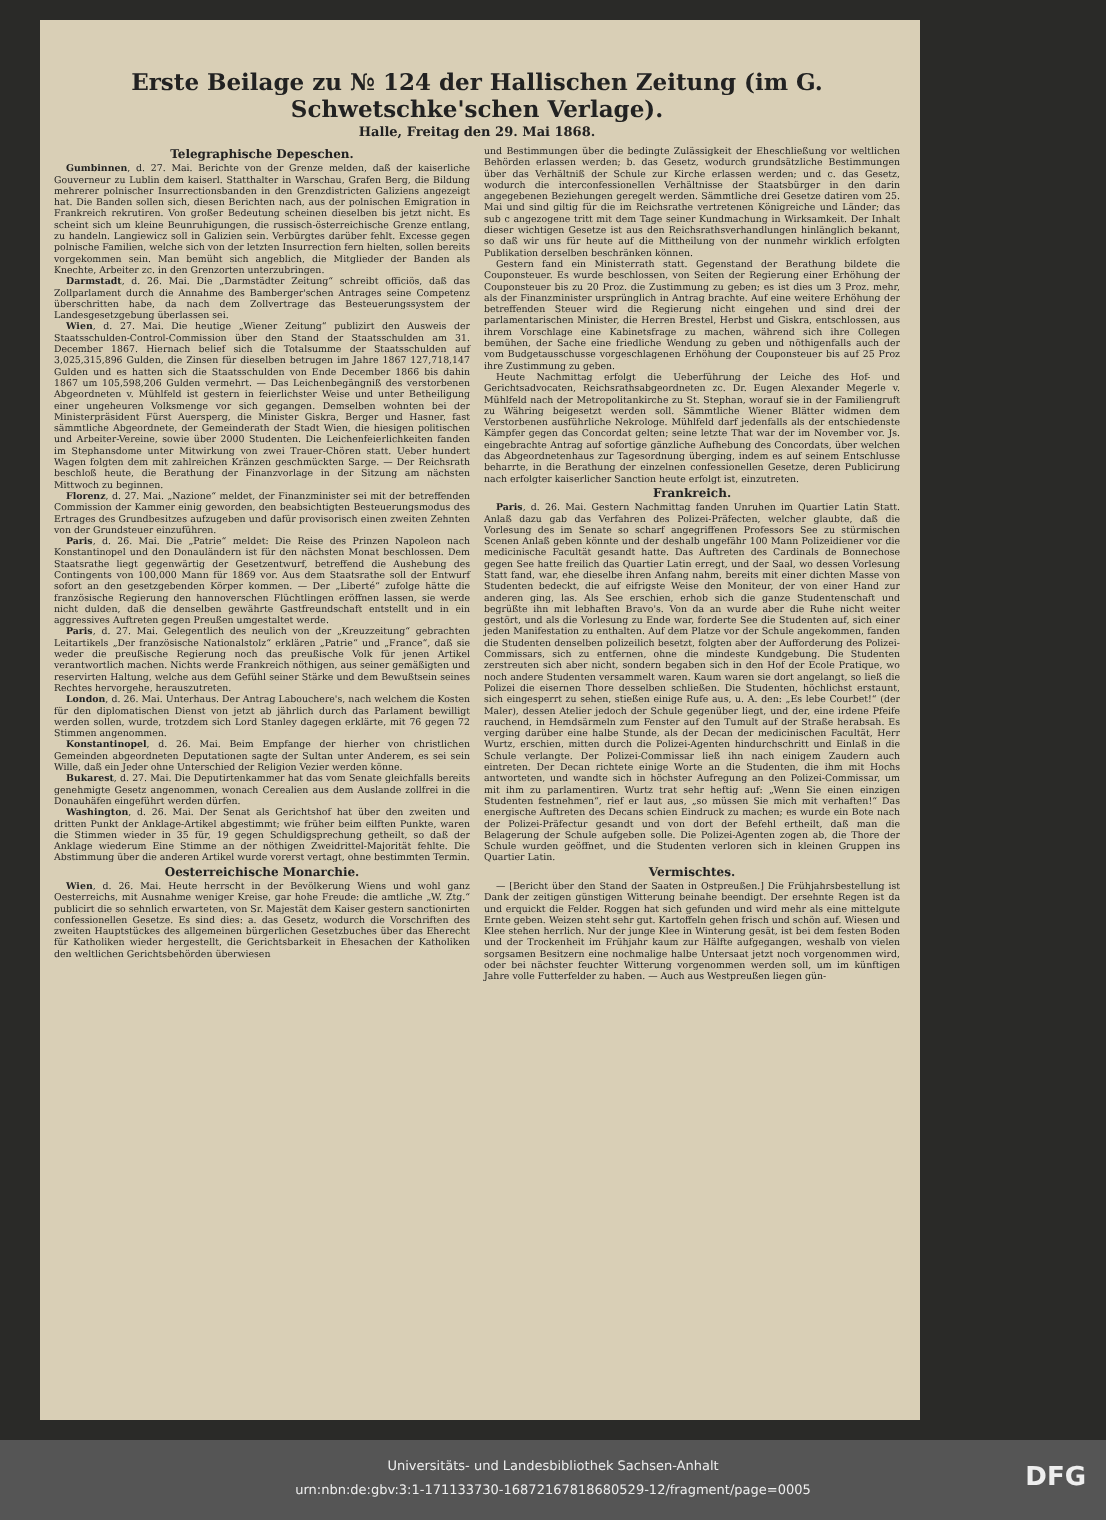Erste Beilage zu № 124 der Hallischen Zeitung (im G. Schwetschke'schen Verlage).
Halle, Freitag den 29. Mai 1868.
Telegraphische Depeschen.
Gumbinnen, d. 27. Mai. Berichte von der Grenze melden, daß der kaiserliche Gouverneur zu Lublin dem kaiserl. Statthalter in Warschau, Grafen Berg, die Bildung mehrerer polnischer Insurrectionsbanden in den Grenzdistricten Galiziens angezeigt hat. Die Banden sollen sich, diesen Berichten nach, aus der polnischen Emigration in Frankreich rekrutiren. Von großer Bedeutung scheinen dieselben bis jetzt nicht. Es scheint sich um kleine Beunruhigungen, die russisch-österreichische Grenze entlang, zu handeln. Langiewicz soll in Galizien sein. Verbürgtes darüber fehlt. Excesse gegen polnische Familien, welche sich von der letzten Insurrection fern hielten, sollen bereits vorgekommen sein. Man bemüht sich angeblich, die Mitglieder der Banden als Knechte, Arbeiter zc. in den Grenzorten unterzubringen.
Darmstadt, d. 26. Mai. Die „Darmstädter Zeitung“ schreibt officiös, daß das Zollparlament durch die Annahme des Bamberger'schen Antrages seine Competenz überschritten habe, da nach dem Zollvertrage das Besteuerungssystem der Landesgesetzgebung überlassen sei.
Wien, d. 27. Mai. Die heutige „Wiener Zeitung“ publizirt den Ausweis der Staatsschulden-Control-Commission über den Stand der Staatsschulden am 31. December 1867. Hiernach belief sich die Totalsumme der Staatsschulden auf 3,025,315,896 Gulden, die Zinsen für dieselben betrugen im Jahre 1867 127,718,147 Gulden und es hatten sich die Staatsschulden von Ende December 1866 bis dahin 1867 um 105,598,206 Gulden vermehrt. — Das Leichenbegängniß des verstorbenen Abgeordneten v. Mühlfeld ist gestern in feierlichster Weise und unter Betheiligung einer ungeheuren Volksmenge vor sich gegangen. Demselben wohnten bei der Ministerpräsident Fürst Auersperg, die Minister Giskra, Berger und Hasner, fast sämmtliche Abgeordnete, der Gemeinderath der Stadt Wien, die hiesigen politischen und Arbeiter-Vereine, sowie über 2000 Studenten. Die Leichenfeierlichkeiten fanden im Stephansdome unter Mitwirkung von zwei Trauer-Chören statt. Ueber hundert Wagen folgten dem mit zahlreichen Kränzen geschmückten Sarge. — Der Reichsrath beschloß heute, die Berathung der Finanzvorlage in der Sitzung am nächsten Mittwoch zu beginnen.
Florenz, d. 27. Mai. „Nazione“ meldet, der Finanzminister sei mit der betreffenden Commission der Kammer einig geworden, den beabsichtigten Besteuerungsmodus des Ertrages des Grundbesitzes aufzugeben und dafür provisorisch einen zweiten Zehnten von der Grundsteuer einzuführen.
Paris, d. 26. Mai. Die „Patrie“ meldet: Die Reise des Prinzen Napoleon nach Konstantinopel und den Donauländern ist für den nächsten Monat beschlossen. Dem Staatsrathe liegt gegenwärtig der Gesetzentwurf, betreffend die Aushebung des Contingents von 100,000 Mann für 1869 vor. Aus dem Staatsrathe soll der Entwurf sofort an den gesetzgebenden Körper kommen. — Der „Liberté“ zufolge hätte die französische Regierung den hannoverschen Flüchtlingen eröffnen lassen, sie werde nicht dulden, daß die denselben gewährte Gastfreundschaft entstellt und in ein aggressives Auftreten gegen Preußen umgestaltet werde.
Paris, d. 27. Mai. Gelegentlich des neulich von der „Kreuzzeitung“ gebrachten Leitartikels „Der französische Nationalstolz“ erklären „Patrie“ und „France“, daß sie weder die preußische Regierung noch das preußische Volk für jenen Artikel verantwortlich machen. Nichts werde Frankreich nöthigen, aus seiner gemäßigten und reservirten Haltung, welche aus dem Gefühl seiner Stärke und dem Bewußtsein seines Rechtes hervorgehe, herauszutreten.
London, d. 26. Mai. Unterhaus. Der Antrag Labouchere's, nach welchem die Kosten für den diplomatischen Dienst von jetzt ab jährlich durch das Parlament bewilligt werden sollen, wurde, trotzdem sich Lord Stanley dagegen erklärte, mit 76 gegen 72 Stimmen angenommen.
Konstantinopel, d. 26. Mai. Beim Empfange der hierher von christlichen Gemeinden abgeordneten Deputationen sagte der Sultan unter Anderem, es sei sein Wille, daß ein Jeder ohne Unterschied der Religion Vezier werden könne.
Bukarest, d. 27. Mai. Die Deputirtenkammer hat das vom Senate gleichfalls bereits genehmigte Gesetz angenommen, wonach Cerealien aus dem Auslande zollfrei in die Donauhäfen eingeführt werden dürfen.
Washington, d. 26. Mai. Der Senat als Gerichtshof hat über den zweiten und dritten Punkt der Anklage-Artikel abgestimmt; wie früher beim eilften Punkte, waren die Stimmen wieder in 35 für, 19 gegen Schuldigsprechung getheilt, so daß der Anklage wiederum Eine Stimme an der nöthigen Zweidrittel-Majorität fehlte. Die Abstimmung über die anderen Artikel wurde vorerst vertagt, ohne bestimmten Termin.
Oesterreichische Monarchie.
Wien, d. 26. Mai. Heute herrscht in der Bevölkerung Wiens und wohl ganz Oesterreichs, mit Ausnahme weniger Kreise, gar hohe Freude: die amtliche „W. Ztg.“ publicirt die so sehnlich erwarteten, von Sr. Majestät dem Kaiser gestern sanctionirten confessionellen Gesetze. Es sind dies: a. das Gesetz, wodurch die Vorschriften des zweiten Hauptstückes des allgemeinen bürgerlichen Gesetzbuches über das Eherecht für Katholiken wieder hergestellt, die Gerichtsbarkeit in Ehesachen der Katholiken den weltlichen Gerichtsbehörden überwiesen
und Bestimmungen über die bedingte Zulässigkeit der Eheschließung vor weltlichen Behörden erlassen werden; b. das Gesetz, wodurch grundsätzliche Bestimmungen über das Verhältniß der Schule zur Kirche erlassen werden; und c. das Gesetz, wodurch die interconfessionellen Verhältnisse der Staatsbürger in den darin angegebenen Beziehungen geregelt werden. Sämmtliche drei Gesetze datiren vom 25. Mai und sind giltig für die im Reichsrathe vertretenen Königreiche und Länder; das sub c angezogene tritt mit dem Tage seiner Kundmachung in Wirksamkeit. Der Inhalt dieser wichtigen Gesetze ist aus den Reichsrathsverhandlungen hinlänglich bekannt, so daß wir uns für heute auf die Mittheilung von der nunmehr wirklich erfolgten Publikation derselben beschränken können.
Gestern fand ein Ministerrath statt. Gegenstand der Berathung bildete die Couponsteuer. Es wurde beschlossen, von Seiten der Regierung einer Erhöhung der Couponsteuer bis zu 20 Proz. die Zustimmung zu geben; es ist dies um 3 Proz. mehr, als der Finanzminister ursprünglich in Antrag brachte. Auf eine weitere Erhöhung der betreffenden Steuer wird die Regierung nicht eingehen und sind drei der parlamentarischen Minister, die Herren Brestel, Herbst und Giskra, entschlossen, aus ihrem Vorschlage eine Kabinetsfrage zu machen, während sich ihre Collegen bemühen, der Sache eine friedliche Wendung zu geben und nöthigenfalls auch der vom Budgetausschusse vorgeschlagenen Erhöhung der Couponsteuer bis auf 25 Proz ihre Zustimmung zu geben.
Heute Nachmittag erfolgt die Ueberführung der Leiche des Hof- und Gerichtsadvocaten, Reichsrathsabgeordneten zc. Dr. Eugen Alexander Megerle v. Mühlfeld nach der Metropolitankirche zu St. Stephan, worauf sie in der Familiengruft zu Währing beigesetzt werden soll. Sämmtliche Wiener Blätter widmen dem Verstorbenen ausführliche Nekrologe. Mühlfeld darf jedenfalls als der entschiedenste Kämpfer gegen das Concordat gelten; seine letzte That war der im November vor. Js. eingebrachte Antrag auf sofortige gänzliche Aufhebung des Concordats, über welchen das Abgeordnetenhaus zur Tagesordnung überging, indem es auf seinem Entschlusse beharrte, in die Berathung der einzelnen confessionellen Gesetze, deren Publicirung nach erfolgter kaiserlicher Sanction heute erfolgt ist, einzutreten.
Frankreich.
Paris, d. 26. Mai. Gestern Nachmittag fanden Unruhen im Quartier Latin Statt. Anlaß dazu gab das Verfahren des Polizei-Präfecten, welcher glaubte, daß die Vorlesung des im Senate so scharf angegriffenen Professors See zu stürmischen Scenen Anlaß geben könnte und der deshalb ungefähr 100 Mann Polizeidiener vor die medicinische Facultät gesandt hatte. Das Auftreten des Cardinals de Bonnechose gegen See hatte freilich das Quartier Latin erregt, und der Saal, wo dessen Vorlesung Statt fand, war, ehe dieselbe ihren Anfang nahm, bereits mit einer dichten Masse von Studenten bedeckt, die auf eifrigste Weise den Moniteur, der von einer Hand zur anderen ging, las. Als See erschien, erhob sich die ganze Studentenschaft und begrüßte ihn mit lebhaften Bravo's. Von da an wurde aber die Ruhe nicht weiter gestört, und als die Vorlesung zu Ende war, forderte See die Studenten auf, sich einer jeden Manifestation zu enthalten. Auf dem Platze vor der Schule angekommen, fanden die Studenten denselben polizeilich besetzt, folgten aber der Aufforderung des Polizei-Commissars, sich zu entfernen, ohne die mindeste Kundgebung. Die Studenten zerstreuten sich aber nicht, sondern begaben sich in den Hof der Ecole Pratique, wo noch andere Studenten versammelt waren. Kaum waren sie dort angelangt, so ließ die Polizei die eisernen Thore desselben schließen. Die Studenten, höchlichst erstaunt, sich eingesperrt zu sehen, stießen einige Rufe aus, u. A. den: „Es lebe Courbet!“ (der Maler), dessen Atelier jedoch der Schule gegenüber liegt, und der, eine irdene Pfeife rauchend, in Hemdsärmeln zum Fenster auf den Tumult auf der Straße herabsah. Es verging darüber eine halbe Stunde, als der Decan der medicinischen Facultät, Herr Wurtz, erschien, mitten durch die Polizei-Agenten hindurchschritt und Einlaß in die Schule verlangte. Der Polizei-Commissar ließ ihn nach einigem Zaudern auch eintreten. Der Decan richtete einige Worte an die Studenten, die ihm mit Hochs antworteten, und wandte sich in höchster Aufregung an den Polizei-Commissar, um mit ihm zu parlamentiren. Wurtz trat sehr heftig auf: „Wenn Sie einen einzigen Studenten festnehmen“, rief er laut aus, „so müssen Sie mich mit verhaften!“ Das energische Auftreten des Decans schien Eindruck zu machen; es wurde ein Bote nach der Polizei-Präfectur gesandt und von dort der Befehl ertheilt, daß man die Belagerung der Schule aufgeben solle. Die Polizei-Agenten zogen ab, die Thore der Schule wurden geöffnet, und die Studenten verloren sich in kleinen Gruppen ins Quartier Latin.
Vermischtes.
— [Bericht über den Stand der Saaten in Ostpreußen.] Die Frühjahrsbestellung ist Dank der zeitigen günstigen Witterung beinahe beendigt. Der ersehnte Regen ist da und erquickt die Felder. Roggen hat sich gefunden und wird mehr als eine mittelgute Ernte geben. Weizen steht sehr gut. Kartoffeln gehen frisch und schön auf. Wiesen und Klee stehen herrlich. Nur der junge Klee in Winterung gesät, ist bei dem festen Boden und der Trockenheit im Frühjahr kaum zur Hälfte aufgegangen, weshalb von vielen sorgsamen Besitzern eine nochmalige halbe Untersaat jetzt noch vorgenommen wird, oder bei nächster feuchter Witterung vorgenommen werden soll, um im künftigen Jahre volle Futterfelder zu haben. — Auch aus Westpreußen liegen gün-
Universitäts- und Landesbibliothek Sachsen-Anhalt
urn:nbn:de:gbv:3:1-171133730-16872167818680529-12/fragment/page=0005
DFG